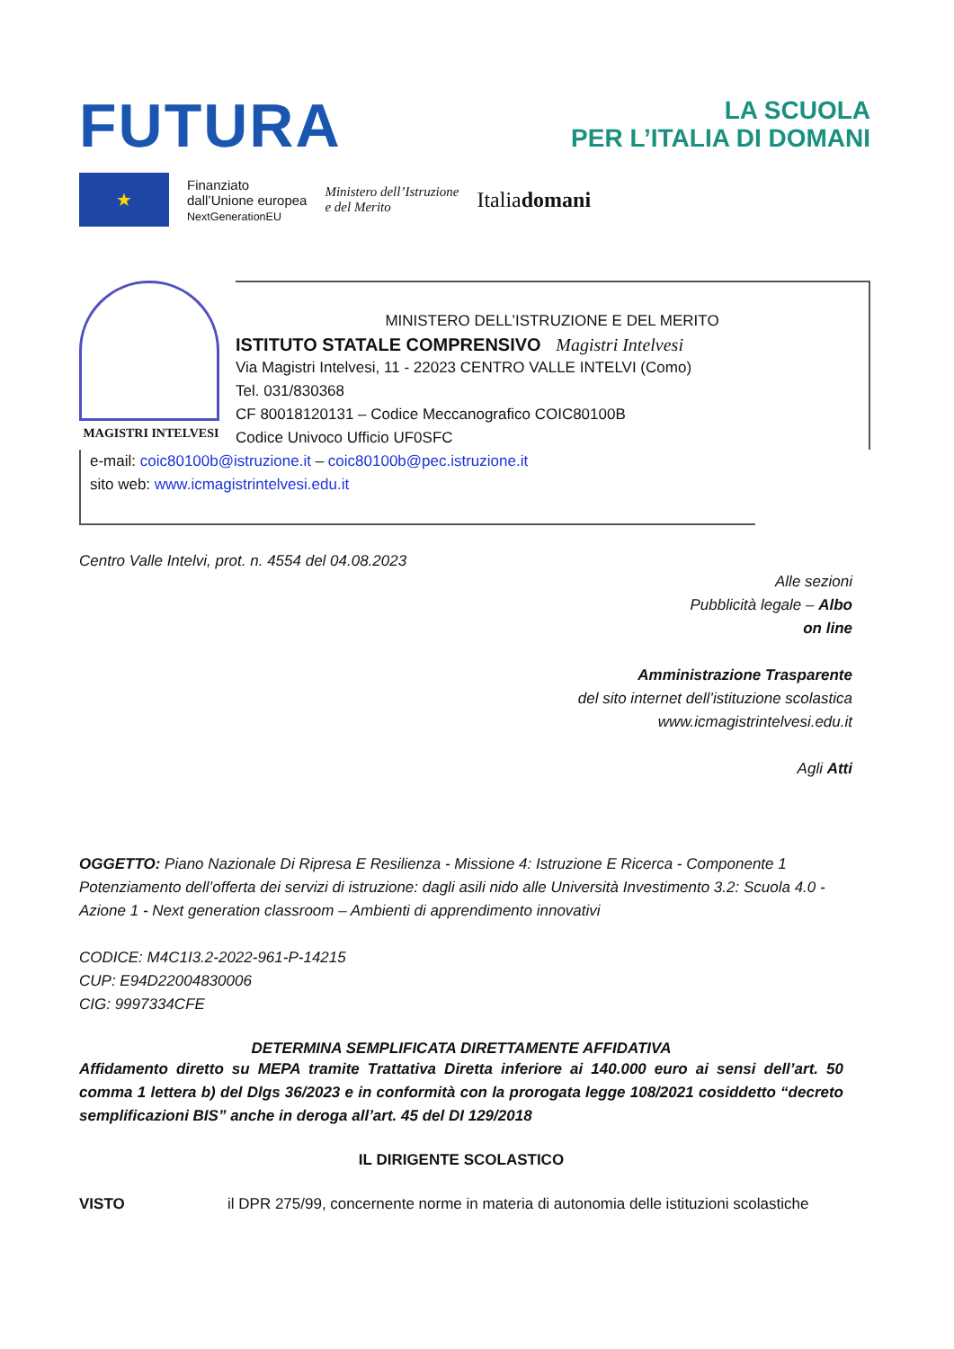FUTURA
LA SCUOLA
PER L’ITALIA DI DOMANI
★
Finanziato
dall’Unione europea
NextGenerationEU
Ministero dell’Istruzione
e del Merito
Italiadomani
MAGISTRI INTELVESI
MINISTERO DELL’ISTRUZIONE E DEL MERITO
ISTITUTO STATALE COMPRENSIVO Magistri Intelvesi
Via Magistri Intelvesi, 11 - 22023 CENTRO VALLE INTELVI (Como)
Tel. 031/830368
CF 80018120131 – Codice Meccanografico COIC80100B
Codice Univoco Ufficio UF0SFC
e-mail: coic80100b@istruzione.it – coic80100b@pec.istruzione.it
sito web: www.icmagistrintelvesi.edu.it
Centro Valle Intelvi, prot. n. 4554 del 04.08.2023
Alle sezioni
Pubblicità legale – Albo
on line
Amministrazione Trasparente
del sito internet dell’istituzione scolastica
www.icmagistrintelvesi.edu.it
Agli Atti
OGGETTO: Piano Nazionale Di Ripresa E Resilienza - Missione 4: Istruzione E Ricerca - Componente 1 Potenziamento dell’offerta dei servizi di istruzione: dagli asili nido alle Università Investimento 3.2: Scuola 4.0 - Azione 1 - Next generation classroom – Ambienti di apprendimento innovativi
CODICE: M4C1I3.2-2022-961-P-14215
CUP: E94D22004830006
CIG: 9997334CFE
DETERMINA SEMPLIFICATA DIRETTAMENTE AFFIDATIVA
Affidamento diretto su MEPA tramite Trattativa Diretta inferiore ai 140.000 euro ai sensi dell’art. 50 comma 1 lettera b) del Dlgs 36/2023 e in conformità con la prorogata legge 108/2021 cosiddetto “decreto semplificazioni BIS” anche in deroga all’art. 45 del DI 129/2018
IL DIRIGENTE SCOLASTICO
VISTO il DPR 275/99, concernente norme in materia di autonomia delle istituzioni scolastiche